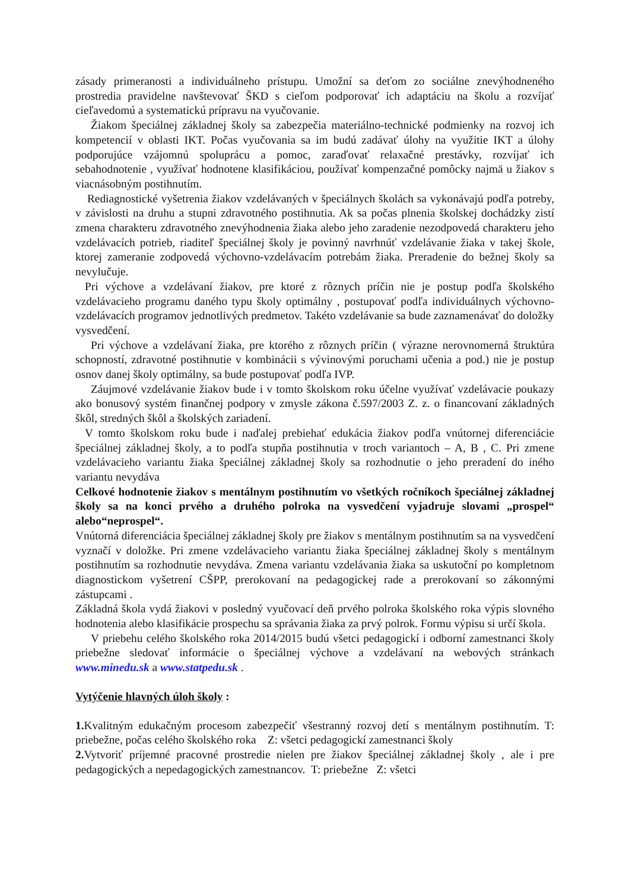zásady primeranosti a individuálneho prístupu. Umožní sa deťom zo sociálne znevýhodneného prostredia pravidelne navštevovať ŠKD s cieľom podporovať ich adaptáciu na školu a rozvíjať cieľavedomú a systematickú prípravu na vyučovanie.
Žiakom špeciálnej základnej školy sa zabezpečia materiálno-technické podmienky na rozvoj ich kompetencií v oblasti IKT. Počas vyučovania sa im budú zadávať úlohy na využitie IKT a úlohy podporujúce vzájomnú spoluprácu a pomoc, zaraďovať relaxačné prestávky, rozvíjať ich sebahodnotenie , využívať hodnotene klasifikáciou, používať kompenzačné pomôcky najmä u žiakov s viacnásobným postihnutím.
Rediagnostické vyšetrenia žiakov vzdelávaných v špeciálnych školách sa vykonávajú podľa potreby, v závislosti na druhu a stupni zdravotného postihnutia. Ak sa počas plnenia školskej dochádzky zistí zmena charakteru zdravotného znevýhodnenia žiaka alebo jeho zaradenie nezodpovedá charakteru jeho vzdelávacích potrieb, riaditeľ špeciálnej školy je povinný navrhnúť vzdelávanie žiaka v takej škole, ktorej zameranie zodpovedá výchovno-vzdelávacím potrebám žiaka. Preradenie do bežnej školy sa nevylučuje.
Pri výchove a vzdelávaní žiakov, pre ktoré z rôznych príčin nie je postup podľa školského vzdelávacieho programu daného typu školy optimálny , postupovať podľa individuálnych výchovno-vzdelávacích programov jednotlivých predmetov. Takéto vzdelávanie sa bude zaznamenávať do doložky vysvedčení.
Pri výchove a vzdelávaní žiaka, pre ktorého z rôznych príčin ( výrazne nerovnomerná štruktúra schopností, zdravotné postihnutie v kombinácii s vývinovými poruchami učenia a pod.) nie je postup osnov danej školy optimálny, sa bude postupovať podľa IVP.
Záujmové vzdelávanie žiakov bude i v tomto školskom roku účelne využívať vzdelávacie poukazy ako bonusový systém finančnej podpory v zmysle zákona č.597/2003 Z. z. o financovaní základných škôl, stredných škôl a školských zariadení.
V tomto školskom roku bude i naďalej prebiehať edukácia žiakov podľa vnútornej diferenciácie špeciálnej základnej školy, a to podľa stupňa postihnutia v troch variantoch – A, B , C. Pri zmene vzdelávacieho variantu žiaka špeciálnej základnej školy sa rozhodnutie o jeho preradení do iného variantu nevydáva
Celkové hodnotenie žiakov s mentálnym postihnutím vo všetkých ročníkoch špeciálnej základnej školy sa na konci prvého a druhého polroka na vysvedčení vyjadruje slovami „prospel“ alebo“neprospel“.
Vnútorná diferenciácia špeciálnej základnej školy pre žiakov s mentálnym postihnutím sa na vysvedčení vyznačí v doložke. Pri zmene vzdelávacieho variantu žiaka špeciálnej základnej školy s mentálnym postihnutím sa rozhodnutie nevydáva. Zmena variantu vzdelávania žiaka sa uskutoční po kompletnom diagnostickom vyšetrení CŠPP, prerokovaní na pedagogickej rade a prerokovaní so zákonnými zástupcami .
Základná škola vydá žiakovi v posledný vyučovací deň prvého polroka školského roka výpis slovného hodnotenia alebo klasifikácie prospechu sa správania žiaka za prvý polrok. Formu výpisu si určí škola.
V priebehu celého školského roka 2014/2015 budú všetci pedagogickí i odborní zamestnanci školy priebežne sledovať informácie o špeciálnej výchove a vzdelávaní na webových stránkach www.minedu.sk a www.statpedu.sk .
Vytýčenie hlavných úloh školy :
1. Kvalitným edukačným procesom zabezpečiť všestranný rozvoj detí s mentálnym postihnutím. T: priebežne, počas celého školského roka Z: všetci pedagogickí zamestnanci školy
2. Vytvoriť príjemné pracovné prostredie nielen pre žiakov špeciálnej základnej školy , ale i pre pedagogických a nepedagogických zamestnancov. T: priebežne Z: všetci